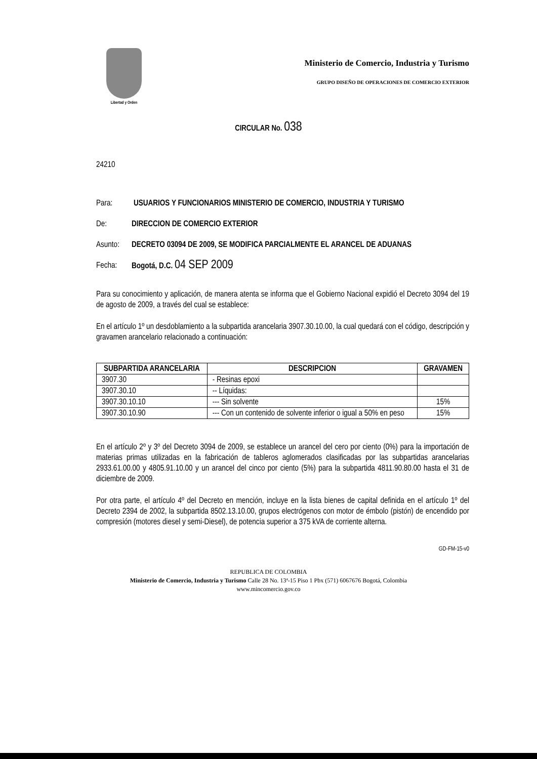Libertad y Orden
Ministerio de Comercio, Industria y Turismo
GRUPO DISEÑO DE OPERACIONES DE COMERCIO EXTERIOR
CIRCULAR No. 038
24210
Para: USUARIOS Y FUNCIONARIOS MINISTERIO DE COMERCIO, INDUSTRIA Y TURISMO
De: DIRECCION DE COMERCIO EXTERIOR
Asunto: DECRETO 03094 DE 2009, SE MODIFICA PARCIALMENTE EL ARANCEL DE ADUANAS
Fecha: Bogotá, D.C. 04 SEP 2009
Para su conocimiento y aplicación, de manera atenta se informa que el Gobierno Nacional expidió el Decreto 3094 del 19 de agosto de 2009, a través del cual se establece:
En el artículo 1º un desdoblamiento a la subpartida arancelaria 3907.30.10.00, la cual quedará con el código, descripción y gravamen arancelario relacionado a continuación:
| SUBPARTIDA ARANCELARIA | DESCRIPCION | GRAVAMEN |
| --- | --- | --- |
| 3907.30 | - Resinas epoxi | |
| 3907.30.10 | -- Líquidas: | |
| 3907.30.10.10 | --- Sin solvente | 15% |
| 3907.30.10.90 | --- Con un contenido de solvente inferior o igual a 50% en peso | 15% |
En el artículo 2º y 3º del Decreto 3094 de 2009, se establece un arancel del cero por ciento (0%) para la importación de materias primas utilizadas en la fabricación de tableros aglomerados clasificadas por las subpartidas arancelarias 2933.61.00.00 y 4805.91.10.00 y un arancel del cinco por ciento (5%) para la subpartida 4811.90.80.00 hasta el 31 de diciembre de 2009.
Por otra parte, el artículo 4º del Decreto en mención, incluye en la lista bienes de capital definida en el artículo 1º del Decreto 2394 de 2002, la subpartida 8502.13.10.00, grupos electrógenos con motor de émbolo (pistón) de encendido por compresión (motores diesel y semi-Diesel), de potencia superior a 375 kVA de corriente alterna.
GD-FM-15-v0
REPUBLICA DE COLOMBIA
Ministerio de Comercio, Industria y Turismo Calle 28 No. 13ª-15 Piso 1 Pbx (571) 6067676 Bogotá, Colombia
www.mincomercio.gov.co